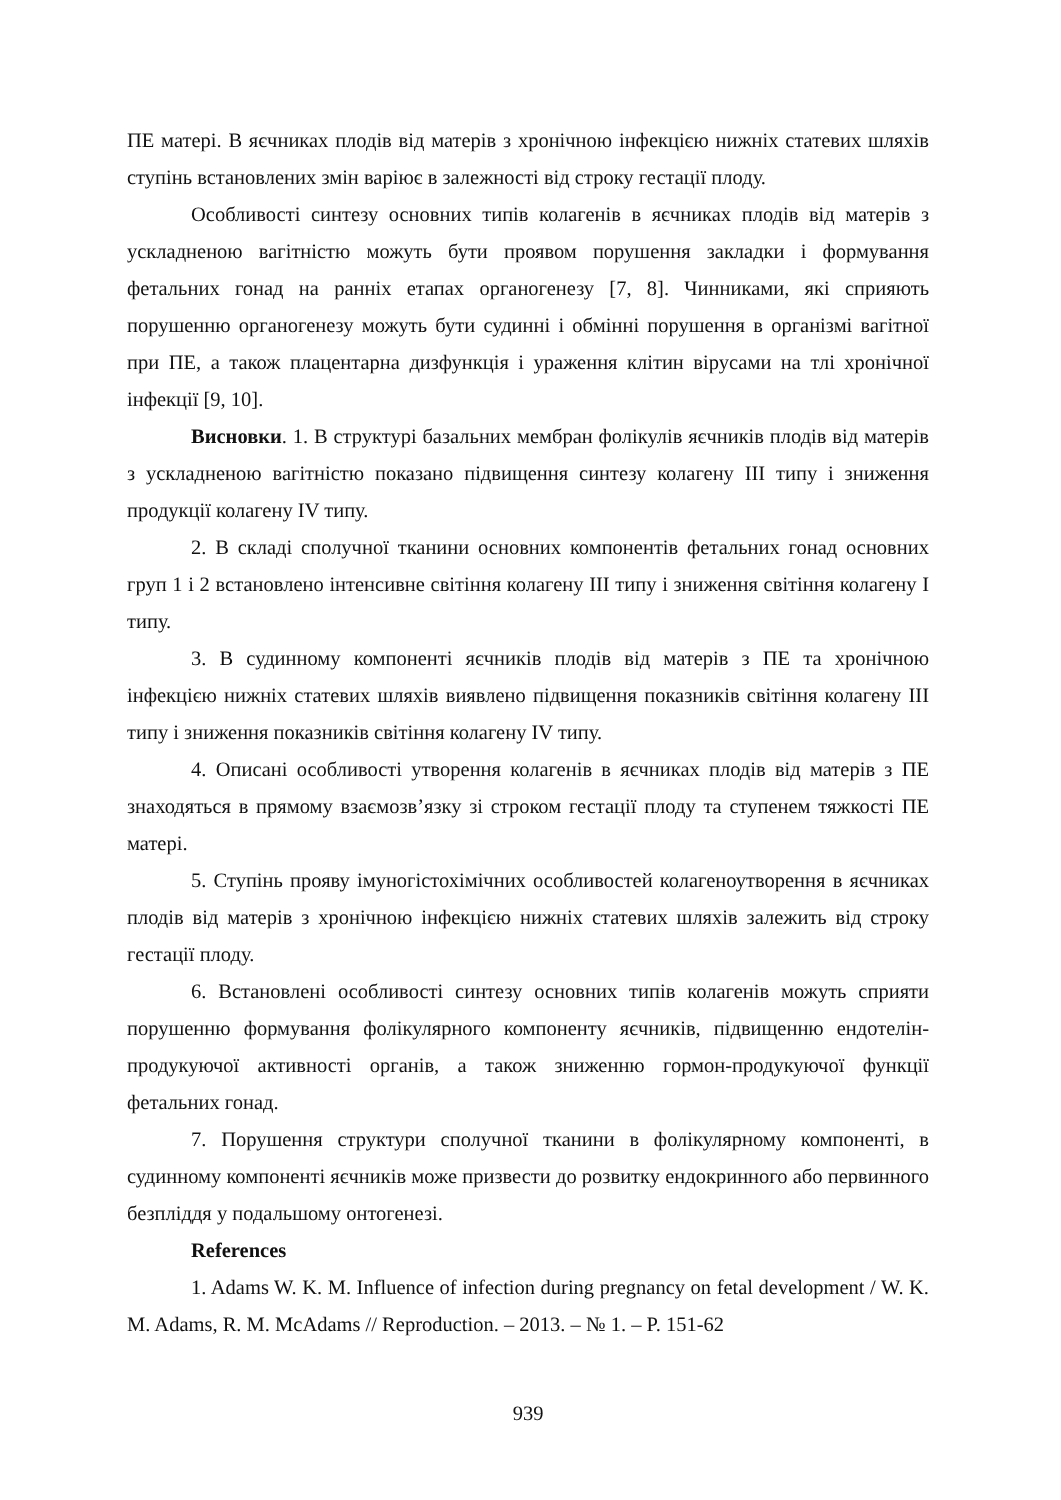ПЕ матері. В яєчниках плодів від матерів з хронічною інфекцією нижніх статевих шляхів ступінь встановлених змін варіює в залежності від строку гестації плоду.
Особливості синтезу основних типів колагенів в яєчниках плодів від матерів з ускладненою вагітністю можуть бути проявом порушення закладки і формування фетальних гонад на ранніх етапах органогенезу [7, 8]. Чинниками, які сприяють порушенню органогенезу можуть бути судинні і обмінні порушення в організмі вагітної при ПЕ, а також плацентарна дизфункція і ураження клітин вірусами на тлі хронічної інфекції [9, 10].
Висновки. 1. В структурі базальних мембран фолікулів яєчників плодів від матерів з ускладненою вагітністю показано підвищення синтезу колагену III типу і зниження продукції колагену IV типу.
2. В складі сполучної тканини основних компонентів фетальних гонад основних груп 1 і 2 встановлено інтенсивне світіння колагену III типу і зниження світіння колагену I типу.
3. В судинному компоненті яєчників плодів від матерів з ПЕ та хронічною інфекцією нижніх статевих шляхів виявлено підвищення показників світіння колагену III типу і зниження показників світіння колагену IV типу.
4. Описані особливості утворення колагенів в яєчниках плодів від матерів з ПЕ знаходяться в прямому взаємозв’язку зі строком гестації плоду та ступенем тяжкості ПЕ матері.
5. Ступінь прояву імуногістохімічних особливостей колагеноутворення в яєчниках плодів від матерів з хронічною інфекцією нижніх статевих шляхів залежить від строку гестації плоду.
6. Встановлені особливості синтезу основних типів колагенів можуть сприяти порушенню формування фолікулярного компоненту яєчників, підвищенню ендотелін-продукуючої активності органів, а також зниженню гормон-продукуючої функції фетальних гонад.
7. Порушення структури сполучної тканини в фолікулярному компоненті, в судинному компоненті яєчників може призвести до розвитку ендокринного або первинного безпліддя у подальшому онтогенезі.
References
1. Adams W. K. M. Influence of infection during pregnancy on fetal development / W. K. M. Adams, R. M. McAdams // Reproduction. – 2013. – № 1. – P. 151-62
939